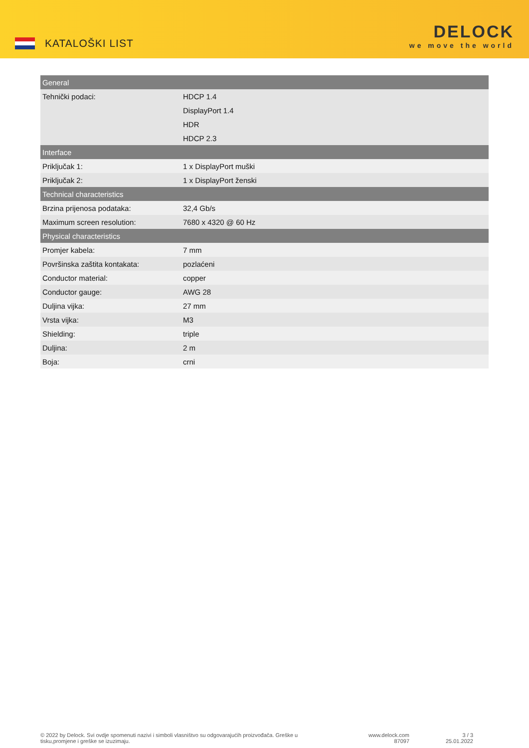KATALOŠKI LIST
DELOCK
we move the world
| General | |
| --- | --- |
| Tehnički podaci: | HDCP 1.4 |
| | DisplayPort 1.4 |
| | HDR |
| | HDCP 2.3 |
| Interface | |
| Priključak 1: | 1 x DisplayPort muški |
| Priključak 2: | 1 x DisplayPort ženski |
| Technical characteristics | |
| Brzina prijenosa podataka: | 32,4 Gb/s |
| Maximum screen resolution: | 7680 x 4320 @ 60 Hz |
| Physical characteristics | |
| Promjer kabela: | 7 mm |
| Površinska zaštita kontakata: | pozlaćeni |
| Conductor material: | copper |
| Conductor gauge: | AWG 28 |
| Duljina vijka: | 27 mm |
| Vrsta vijka: | M3 |
| Shielding: | triple |
| Duljina: | 2 m |
| Boja: | crni |
© 2022 by Delock. Svi ovdje spomenuti nazivi i simboli vlasništvo su odgovarajućih proizvođača. Greške u tisku,promjene i greške se izuzimaju.
www.delock.com
87097
3 / 3
25.01.2022